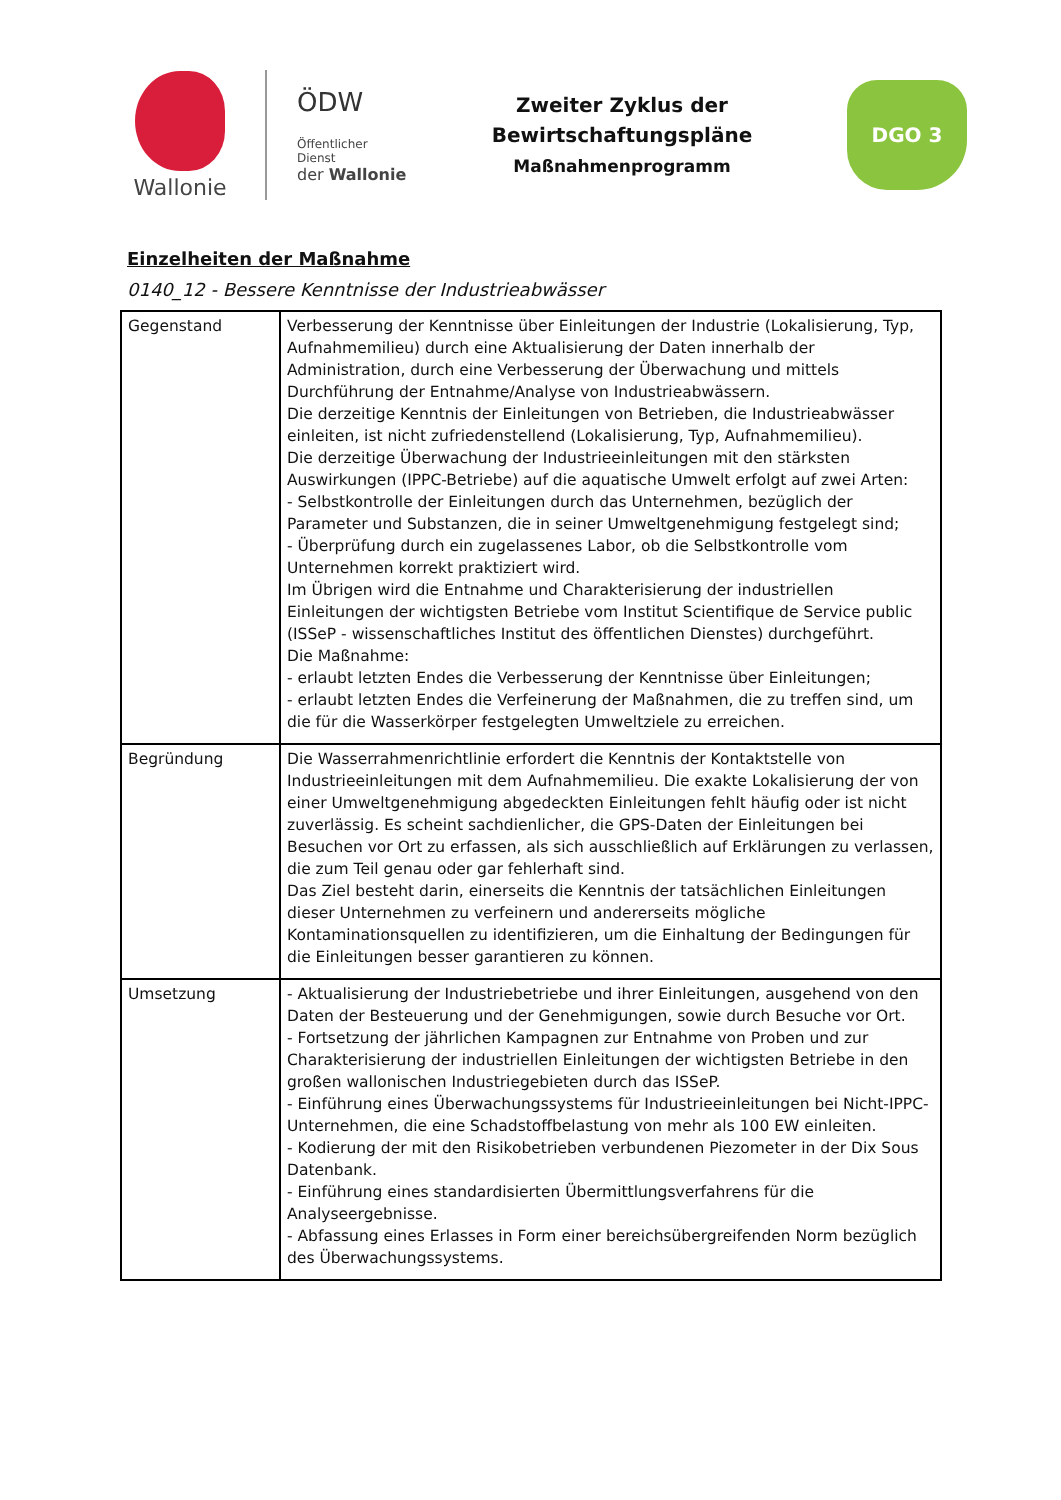Wallonie
ÖDW
Öffentlicher Dienst
der Wallonie
Zweiter Zyklus der Bewirtschaftungspläne
Maßnahmenprogramm
DGO 3
Einzelheiten der Maßnahme
0140_12 - Bessere Kenntnisse der Industrieabwässer
| Gegenstand | Verbesserung der Kenntnisse über Einleitungen der Industrie (Lokalisierung, Typ, Aufnahmemilieu) durch eine Aktualisierung der Daten innerhalb der Administration, durch eine Verbesserung der Überwachung und mittels Durchführung der Entnahme/Analyse von Industrieabwässern. Die derzeitige Kenntnis der Einleitungen von Betrieben, die Industrieabwässer einleiten, ist nicht zufriedenstellend (Lokalisierung, Typ, Aufnahmemilieu). Die derzeitige Überwachung der Industrieeinleitungen mit den stärksten Auswirkungen (IPPC-Betriebe) auf die aquatische Umwelt erfolgt auf zwei Arten: - Selbstkontrolle der Einleitungen durch das Unternehmen, bezüglich der Parameter und Substanzen, die in seiner Umweltgenehmigung festgelegt sind; - Überprüfung durch ein zugelassenes Labor, ob die Selbstkontrolle vom Unternehmen korrekt praktiziert wird. Im Übrigen wird die Entnahme und Charakterisierung der industriellen Einleitungen der wichtigsten Betriebe vom Institut Scientifique de Service public (ISSeP - wissenschaftliches Institut des öffentlichen Dienstes) durchgeführt. Die Maßnahme: - erlaubt letzten Endes die Verbesserung der Kenntnisse über Einleitungen; - erlaubt letzten Endes die Verfeinerung der Maßnahmen, die zu treffen sind, um die für die Wasserkörper festgelegten Umweltziele zu erreichen. |
| Begründung | Die Wasserrahmenrichtlinie erfordert die Kenntnis der Kontaktstelle von Industrieeinleitungen mit dem Aufnahmemilieu. Die exakte Lokalisierung der von einer Umweltgenehmigung abgedeckten Einleitungen fehlt häufig oder ist nicht zuverlässig. Es scheint sachdienlicher, die GPS-Daten der Einleitungen bei Besuchen vor Ort zu erfassen, als sich ausschließlich auf Erklärungen zu verlassen, die zum Teil genau oder gar fehlerhaft sind. Das Ziel besteht darin, einerseits die Kenntnis der tatsächlichen Einleitungen dieser Unternehmen zu verfeinern und andererseits mögliche Kontaminationsquellen zu identifizieren, um die Einhaltung der Bedingungen für die Einleitungen besser garantieren zu können. |
| Umsetzung | - Aktualisierung der Industriebetriebe und ihrer Einleitungen, ausgehend von den Daten der Besteuerung und der Genehmigungen, sowie durch Besuche vor Ort. - Fortsetzung der jährlichen Kampagnen zur Entnahme von Proben und zur Charakterisierung der industriellen Einleitungen der wichtigsten Betriebe in den großen wallonischen Industriegebieten durch das ISSeP. - Einführung eines Überwachungssystems für Industrieeinleitungen bei Nicht-IPPC-Unternehmen, die eine Schadstoffbelastung von mehr als 100 EW einleiten. - Kodierung der mit den Risikobetrieben verbundenen Piezometer in der Dix Sous Datenbank. - Einführung eines standardisierten Übermittlungsverfahrens für die Analyseergebnisse. - Abfassung eines Erlasses in Form einer bereichsübergreifenden Norm bezüglich des Überwachungssystems. |